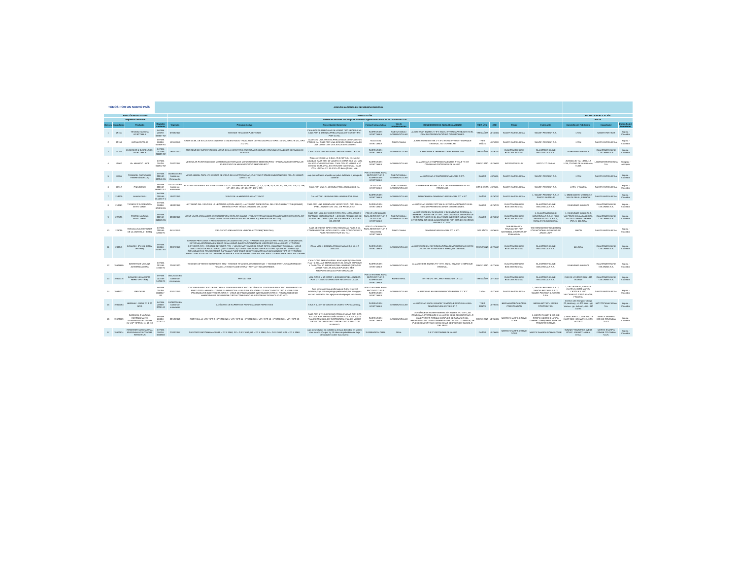| TODOS POR UN NUEVO PAÍS | | | AGENCIA NACIONAL DE REFERENCIA REGIONAL | | | | | | | | | | | | | |
| FUNCIÓN REGULADORA | | | | PUBLICACIÓN | | | | | | | | | | FECHA DE PUBLICACIÓN | | |
| Registros Sanitarios | | | | Listado de vacunas con Registro Sanitario Vigente con corte a 31 de Octubre de 2016 | | | | | | | | | | nov-16 | | |
| Consec | Expediente | Producto | Registro sanitario | Vigencia | Principio Activo | Presentación Comercial | Forma Farmacéutica | Vía de Administración | CONDICIONES DE ALMACENAMIENTO | VIDA ÚTIL | ATC | Titular | Fabricante | Domicilio del Fabricante | Importador | Domicilio del Importador |
| 1 | 29151 | TETAVAX VACUNA INYECTABLE | INVIMA 2007M-009607-R2 | 07/09/2017 | TOXOIDE TETANICO PURIFICADO | CAJA POR 20 AMPOLLAS DE VIDRIO TIPO I POR 0.5 ML. CAJA POR 1 JERINGA PRELLENADA DE VIDRIO TIPO I POR 0.5 ML. | SUSPENSION INYECTABLE | SUBCUTANEA e INTRAMUSCULAR | ALMACENAR ENTRE 2 Y 8°C EN EL ENVASE APROBADO EN EL ITEM DE PRESENTACIONES COMERCIALES. | TRES AÑOS | J07AM01 | SANOFI PASTEUR S.A. | SANOFI PASTEUR S.A. | LYON | SANOFI PASTEUR | Bogotá - Colombia |
| 2 | 29158 | IMOVAX® POLIO | INVIMA 2008M-009608-R1 | 18/11/2018 | CADA 0.5 ML DE SOLUCION CONTIENE: CONCENTRADO TRIVALENTE DE VACUNA POLIO TIPO 1 40 DU, TIPO 2 8 DU, TIPO 3 32 DU. | CAJA CON UNA JERINGA PRELLENADA DE UNA DOSIS POR 0,5 mL; CAJA POR UNA JERINGA PRELLENADA DE UNA DOSIS CON DOS AGUJAS INCLUIDAS | SOLUCION INYECTABLE | SUBCUTANEA | ALMACENESE ENTRE 2°Y 8°C EN SU ENVASE Y EMPAQUE ORIGINAL. NO CONGELAR | TRES 3AÑOS | J07BF03 | SANOFI PASTEUR S.A. | SANOFI PASTEUR S.A. | LYON | SANOFI-PASTEUR S.A. | Bogotá - Colombia |
| 3 | 34354 | ENGERIX®-B SUSPENSIÓN INYECTABLE | INVIMA 2010 M-011189 R2 | 28/04/2020 | ANTÍGENO DE SUPERFICIE DEL VIRUS DE LA HEPATITIS B PURIFICADO (HBSAG) EQUIVALENTE A 20 UG DERIVADA DE PLASMA | CAJA CON 1 VIAL EN VIDRIO NEUTRO TIPO I DE 1 ML. | SUSPENSION INYECTABLE | INTRAMUSCULAR | ALMACENAR A TEMPERATURAS ENTRE 2-8ºC. | TRES AÑOS | J07BC01 | GLAXOSMITHKLINE BIOLOGICALS S.A. | GLAXOSMITHKLINE BIOLOGICALS S.A. | RIXENSART- BELGICA | GLAXOSMITHKLINE COLOMBIA S.A. | Bogotá - Colombia |
| 4 | 40062 | VA- MENGOC - BC® | INVIMA 2012M-011972-R2 | 21/02/2017 | VESICULAS PURIFICADAS DE MEMBRANA EXTERNA DE MENINGOCOCO SEROGRUPO B + POLISACARIDO CAPSULAR PURIFICADO DE MENINGOCOCO SEROGRUPO C | Caja con 10 viales x 1 dosis ( 0,5 mL) VIAL en estuche individual. CAJA CON 10 VIALES X 5 DOSIS ( 0,5 ML) VIAL EN ESTUCHE INDIVIDUAL. CAJA CON 10 VIALES X 10 DOSIS ( 0,5 ML) VIAL EN ESTUCHE INDIVIDUAL. CAJA CON UN VIAL X 1 X5 X10 o 20 dosis (0.5mL) Vial. | SUSPENSION INYECTABLE | INTRAMUSCULAR | ALMACENAR A TEMPERATURA ENTRE 2 °C A 8 °C NO CONGELAR PROTÉJASE DE LA LUZ. | TRES 3 AÑO | J07AH03 | INSTITUTO FINLAY | INSTITUTO FINLAY | AVENIDA 27 No. 19805, LA LISA, CUIDAD DE LA HABANA, CUBA | LABORATORIOS DELTA S.A. | Envigado - Antioquia |
| 5 | 47855 | STAMARIL (VACUNA DE FIEBRE AMARILLA) | INVIMA 2005 M-000940-R1 | 05/08/2015 En trámite de Renovación | VIRUS AMARIL CEPA 17D EXENTA DE VIRUS DE LEUCOSIS AVIAR, CULTIVADO SOBRE EMBRIONES DE POLLO: MINIMO 1,000 LD 50. | caja por un frasco ampolla con polvo liofilizado + jeringa de solvente | POLVO ESTERIL PARA RECONSTITUIR A SUSPENSION INYECTABLE | SUBCUTANEA e INTRAMUSCULAR | ALMACENAR A TEMPERATURA ENTRE 2-8°C. | 3 AÑOS | J07BL01 | SANOFI PASTEUR S.A. | SANOFI PASTEUR S.A. | LYON | SANOFI-PASTEUR S.A. | Bogotá - Colombia |
| 6 | 51912 | PNEUMO 23 | INVIMA 2006 M-003867 R-1 | 16/02/2016 En trámite de renovación | POLIOSIDOS PURIFICADOS DE: STREPTOCOCCUS PNEUMONIAE TIPO 1,,2, 3, 4, 5, 6B, 7F, 8, 9N, 9V, 10A, 11A, 12F, 14, 15B, 17F, 18C, 19A, 19F, 20, 22F, 23F y 33F. | CAJA POR UNA (1) JERINGA PRELLENADA X 0,5 mL. | SOLUCION INYECTABLE | SUBCUTANEA e INTRAMUSCULAR | CONSERVESE ENTRE 2 Y 8 °C EN REFRIGERADOR. NO CONGELAR. | DOS 2 AÑOS | J07AL01 | SANOFI PASTEUR S.A. | SANOFI PASTEUR S.A. | LYON - FRANCIA | SANOFI-PASTEUR S.A. | Bogotá - Colombia |
| 7 | 213330 | AVAXIM 160U | INVIMA 2009 M-011597 R-1 | 16/02/2019 | VIRUS DE LA HEPATITIS A INACTIVADO | CA JA CON 1 JERINGA PRELLENADA POR 0.5ML | SUSPENSION INYECTABLE | INTRAMUSCULAR | ALMACENAR A TEMPERATURAS ENTRE 2°C Y 8°C | 3 AÑOS | J07BC02 | SANOFI PASTEUR S.A. | 1, SANOFI PASTEUR S.A. 2, SANOFI PASTEUR | 1, 69280 MARCY L'ETOILE 2, VAL DE REUIL, FRANCIA | SANOFI PASTEUR S.A. | Bogotá - Colombia |
| 8 | 216963 | TWINRIX ® SUSPENSION INYECTABLE. | INVIMA 2008M- 007238 R1 | 18/03/2018 | ANTIGENO DEL VIRUS DE LA HEPATITIS A (CEPA HM175) + ANTIGENO SUPERFICIAL DEL VIRUS HEPATITIS B (AGHBS) OBTENIDO POR TECNOLOGIA DEL DEL ADNR | CAJA POR UNA JERINGA DE VIDRIO TIPO I CON AGUJA, PRELLENADA CON 1 ML. DE PRODUCTO. | SUSPENSION INYECTABLE | INTRAMUSCULAR | ALMACENAR ENTRE 2-8ºC EN EL ENVASE APROBADO EN EL ITEM DE PRESENTACIONES COMERCIALES. | 3 AÑOS | J07BC20 | GLAXOSMITHKLINE BIOLOGICALS S.A. | GLAXOSMITHKLINE BIOLOGICALS S.A. | RIXENSART- BELGICA | GLAXOSMITHKLINE COLOMBIA S.A. | Bogotá - Colombia |
| 9 | 227593 | PRIORIX VACUNA INYECTABLE. | INVIMA 2009 M-012126 R1 | 02/03/2019 | VIRUS VIVOS ATENUADOS ANTISARAMPION (CEPA SCHWARZ) + VIRUS VIVOS ATENUADOS ANTIPAROTIDITIS (CEPA RIT 4385) + VIRUS VIVOS ATENUADOS ANTIRUBEOLA (CEPA WISTAR RA 27/3) | CAJA CON VIAL DE VIDRIO TIPO I CON LIOFILIZADO Y TAPÓN DE BROMOBUTILO + JERINGA PRELLENDA DE VIDRIO TIPO I POR 0,5mL DE SOLVENTE Y 2 AGUJAS DE ACERO | POLVO LIOFILIZADO PARA RECONSTITUIR A SOLUCION INYECTABLE | SUBCUTANEA e INTRAMUSCULAR | ALMACENESE EN SU ENVASE Y SU EMPAQUE ORIGINAL A TEMPERATURA ENTRE 2º Y 8ºC, NO CONGELAR. DESPUÉS DE RECONSTITUIDO EN EL DILUYENTE INDICADO (AGUA PARA INYECCIÓN) NO DEBE ALMACENARSE POR MÁS DE 24 HORAS ENTRE 2 °C Y 8°C. | 2 AÑOS | J07BD52 | GLAXOSMITHKLINE BIOLOGICALS S.A. | 1. GLAXOSMITHKLINE BIOLOGICALS S.A. 2, FIDIA FARMACEUTICI S.P.A. 3, CATALENT BELGIUM S.A. | 1, RIXENSART- BELGICA 2, VIA PONTE DELLA FABBRICA, 3/A -35031 ABANO TERME (PD). 3, BELGICA | GLAXOSMITHKLINE COLOMBIA S.A. | Bogotá - Colombia |
| 10 | 229090 | VACUNA VIVA ATENUADA DE LA VARICELA - BIKEN | INVIMA 2009 M-12834-R1 | 04/11/2019 | VIRUS VIVO ATENUADO DE VARICELA ZOSTER(CEPA OKA). | CAJA DE VIDRIO TIPO I CON CAPACIDAD PARA 3 mL CONTENIENDO EL LIOFILIZADO + VIAL CON SOLVENTE PARA RECONSTITUIR (0,7 mL) | POLVO LIOFILIZADO PARA RECONSTITUIR A SOLUCION INYECTABLE | SUBCUTANEA | TEMPERATURAS ENTRE 2°C Y 8°C. | DOS AÑOS | J07BK01 | THE RESEARCH FOUNDATION FOR MICROBIAL DISEASES OF ASAKA UNIV | THE RESEARCH FOUNDATION FOR MICROBIAL DISEASES OF ASAKA UNIV | JAPON | SANOFI PASTEUR S.A. | Bogotá - Colombia |
| 11 | 230249 | INFANRIX -IPV-HIB (DTPA-IPV+HIB) | INVIMA 2009M-012551-R1 | 23/07/2019 | TOXOIDE PERTUSSIS + HEMAGLUTININA FILAMENTOSA (FHA), + PERTACTINA (69 KDA PROTEINA DE LA MEMBRANA EXTERNA),ADSORBIDA EN SALES DE ALUMINIO (BAJO SUSPENSIÓN DE HIDROXIDO DE ALUMINIO) + TOXOIDE DIFTERICO (DT) + TOXOIDE TETANICO (TT), + VIRUS INACTIVADO DE POLIO TIPO 1, (MAHONEY SEMILLA) + VIRUS INACTIVADO DE POLIO TIPO 2 (MEF-1 SEMILLA) + VIRUS INACTIVADO DE POLIO TIPO 3 (SANKETT SEMILLA)+ CONJUGADO DE POLISACARIDO CAPSULAR PURIFICADO DE HIV(HAEMOPHILUS INFLUENZAS TIPO B) Y TOXOIDE TATANICO DE 30 A 50 MCG CORRESPONDIENTE A 10 MCROGRAMOS DE POLISACARIDO CAPSULAR PURIFICADO DE HIB | CAJA, VIAL + JERINGA PRELLENADA X 0,5 mL + 2 AGUJAS | SUSPENSION INYECTABLE | INTRAMUSCULAR | ALMACENESE EN REFRIGERACIÓN A TEMPERATURAS ENTRE 2ºC-8ºC EN SU ENVASE Y EMPAQUE ORIGINAL | TRES(3)AÑO | J07CA02 | GLAXOSMITHKLINE BIOLOGICALS S.A. | GLAXOSMITHKLINE BIOLOGICALS S.A. | BELGICA | GLAXOSMITHKLINE COLOMBIA S.A. | Bogotá - Colombia |
| 12 | 19904509 | BOOSTRIX® VACUNA ADSORBIDA DTPA | INVIMA 2010 M-13946 R1 | 22/06/2020 | TOXOIDE DIFTERICO ADSORBICO MIN + TOXOIDE TETANICO ABSORBICO MIN + TOXOIDE PERTUSIS ADSORBIDO+ HEMAGLUTININA FILAMENTOSA + PERTACTINA ABSORBIDA | CAJA CON 1 JERINGA PRELLENADA (PFS) SIN AGUJA FIJA + 2 AGUJAS SEPARADAS EN EL MISMO EMPAQUE Y CAJA CON 10 JERINGAS PRELLENADAS (PFS) SIN AGUJA FIJA LAS AGUJAS PUEDEN SER PROPORCIONADAS POR SEPARADO. | SUSPENSION INYECTABLE | INTRAMUSCULAR | ALMACENESE ENTRE 2°C Y 8°C, EN SU ENVASE Y EMPAQUE ORIGINAL. | TRES 3 AÑO | J07CA99 | GLAXOSMITHKLINE BIOLOGICALS S.A. | GLAXOSMITHKLINE BIOLOGICALS S.A. | RIXENSART- BELGICA | GLAXOSMITHKLINE COLOMBIA S.A. | Bogotá - Colombia |
| 13 | 19905376 | INFANRIX HEXA (DPTA - HEPB - IPV - HIB). | INVIMA 2010 M-14204-R1 | 09/12/2015 En trámite de renovación. | PERTACTINA | VIAL CON 1 Y 10 DOSIS Y JERINGAS PRELLENADAS POR 1 Y 10 DOSIS PARA SER RECONSTITUIDAS. | POLVO ESTERIL PARA RECONSTITUIR A SUSPENSION INYECTABLE | PARENTERAL | ENTRE 2ºC -8ºC, PROTEGIDO DE LA LUZ | TRES AÑOS | J07CA02 | GLAXOSMITHKLINE BIOLOGICALS S.A. | GLAXOSMITHKLINE BIOLOGICALS S.A. | RUE DE L'INSTUT 89 B-1330 RIXENS | GLAXOSMITHKLINE COLOMBIA S.A. | Bogotá - Colombia |
| 14 | 19935127 | PENTAXIM | INVIMA 2013M-0002347-R1 | 07/01/2019 | TOXOIDE PURIFICADO DE DIFTERIA + TOXOIDE PURIFICADO DE TÉTANO + TOXOIDE PURIFICADO ADSORBIDO DE PERTUSSIS + HEMAGLUTININA FILAMENTOSA + VIRUS DE POLIOMIELITIS INACTIVADOS TIPO 1 + VIRUS DE POLIOMIELITIS INACTIVADOS TIPO 2 + VIRUS DE POLIOMIELITIS INACTIVADOS TIPO 3 + POLISACARIDO DE HAEMOPHILUS INFLUENZAE TIPO B COMBINADO A LA PROTEINA TETANICA 10-30 MCG. | Caja por una jeringa prellenada de 0,5ml + un vial liofilizado,Caja por una jeringa prellenada 0,5ml sin aguja+ vial con liofilizado+ dos agujas en el empaque secundario, | POLVO ESTERIL PARA RECONSTITUIR A SUSPENSION INYECTABLE | INTRAMUSCULAR | ALMACENAR EN REFRIGERACIÓN ENTRE 2° Y 8°C | 3 años | J07CA06 | SANOFI PASTEUR S.A. | 1, SANOFI PASTEUR S.A. 2, SANOFI PASTEUR S.A. 3, SANOFI PASTEUR 4, SANOFI S.P.A. | 1, VAL DE REUIL, FRANCIA 2,LYON 3, 69280 MARCY L'ETOILE 4. LOC VALCANELLO -03012 ANAGNI, FRANCIA. | SANOFI PASTEUR S.A. | Bogotá - Colombia |
| 15 | 19955183 | HEPAVAX - GENE TF ® 20 MCG | INVIMA 2006M-0006143 | 10/08/2016 En trámite de renovación | ANTÍGENO DE SUPERFICIE PURIFICADO DE HEPATITIS B | CAJA X 1, 10 Y 50 VIALES DE VIDRIO TIPO I X 20 mcg.. | SUSPENSION INYECTABLE | INTRAMUSCULAR | ALMACENAR EN SU ENVASE Y EMPAQUE ORIGINAL A UNA TEMPERATURA ENTRE 2-8° C | TRES 3AÑOS | J07BC01 | BERNA BIOTECH KOREA CORPORATION | BERNA BIOTECH KOREA CORPORATION | Incheon site:(Songdo - dong) 23, Harmony - ro 303 beon - gil, Yeonsu - gu, Incheon, 406 - 840 Korea | BIOTOSCANA FARMA S.A. | Bogotá - Colombia |
| 16 | 19972109 | GARDASIL ® VACUNA RECOMBINANTE TETRAVALENTE CONTRA EL VHP TIPOS 6, 11, 16 ,18 | INVIMA 2006M-0006714 | 22/12/2016 | PROTEINA L1 VPH TIPO 6 + PROTEINA LI VPH TIPO 11 + PROTEINA LI VPH TIPO 16 + PROTEINA LI VPH TIPO 18 | CAJA POR 1 Y 10 JERINGAS PRELLENADAS CON DOS AGUJAS POR JERINGA MÁS INSERTO. CAJA X 1 y 10 VIALES CON 05ML DE SUSPENSIÓN. VIAL DE VIDRIO TIPO I CON TAPON DE CLOROBUTILO Y SELLO DE ALUMINIO. | SUSPENSION INYECTABLE | INTRAMUSCULAR | CONSÉRVESE EN REFRIGERACIÓN ENTRE 2ºC Y 8º C,NO CONGELAR. PROTÉJASE E LA LUZ.SE DEBE ADMINISTRAR LO MÁS PRONTO POSIBLE DESPUÉS DE SACARLO DEL REFRIGERADOR .A UNA TEMPERATURA DE 25 º C O MENOR, SE PUEDEADMINISTRAR HASTA 3 DIAS DESPUES DE SACARLO DEL REFR | TRES 3 AÑO | J07BM01 | MERCK SHARP & DOHME CORP | 1, MERCK SHARP & DOHME CORP 2, MERCK SHARP & DOHME CORP(FABRICANTE DEL PRINCIPIO ACTIVO) | 1, NEW JERSY 2, 2778 SOUTH EAST SIDE HIGHWAY, ELKON, VA 22827 | MERCK SHARP & DOHME COLOMBIA S.A.S | Bogotá - Colombia |
| 17 | 19972534 | ROTATEQ® VACUNA ORAL PENTAVALENTE CONTRA ROTAVIRUS | INVIMA 2007M-0006859 | 27/03/2017 | SEROTIPO RECOMBINANTE G1 = 2.2 X 10E6, G2 = 2.8 X 10E6, G3 = 2.2 X 10E6, G4 = 2.0 X 10E6 Y P1 = 2.3 X 10E6. | caja por 25 tubos de polietileno de baja densidad en sobres mas inserto. Cja por 1 y 10 tubos de polietileno de baja densidad en sobre mas inserto. | SUSPENSION ORAL | ORAL | 2-8 ºC PROTEGER DE LA LUZ | 2 AÑOS | J07BH01 | MERCK SHARP & DOHME CORP. | MERCK SHARP & DOHME CORP. | SUMNEYTOWN PIKE, WEST POINT . PENNSYLVANIA, U.S.A. | MERCK SHARP & DOHME COLOMBIA S.A.S. | Bogotá - Colombia |